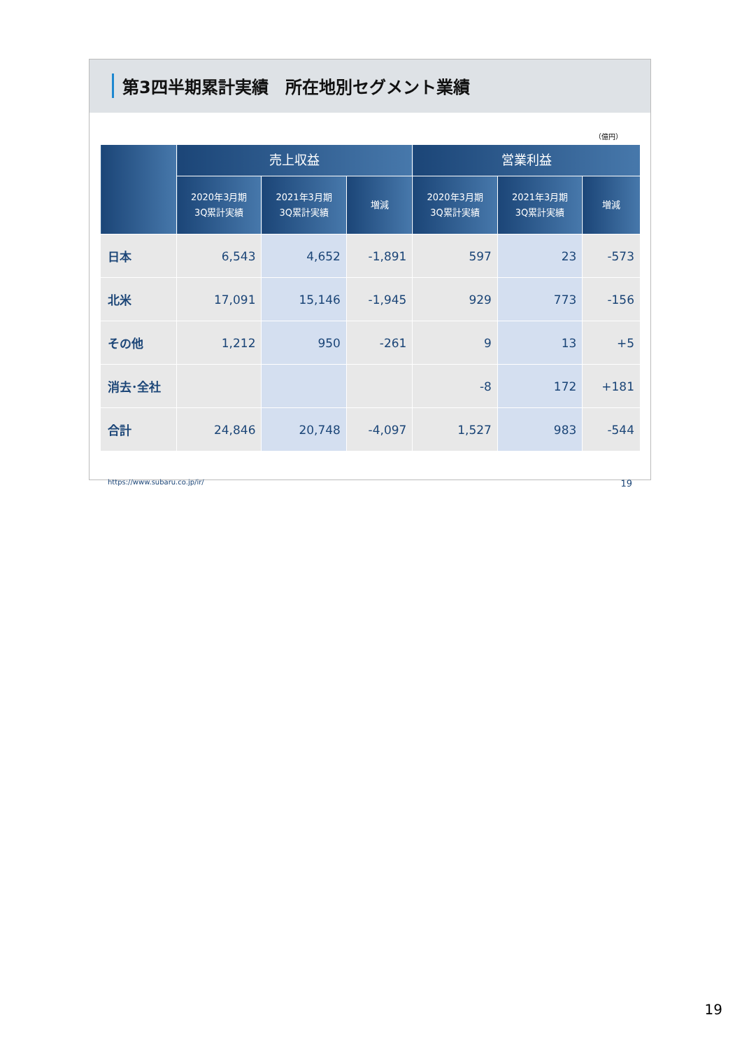第3四半期累計実績　所在地別セグメント業績
（億円）
| | 売上収益 | | | 営業利益 | | |
| --- | --- | --- | --- | --- | --- | --- |
| | 2020年3月期 3Q累計実績 | 2021年3月期 3Q累計実績 | 増減 | 2020年3月期 3Q累計実績 | 2021年3月期 3Q累計実績 | 増減 |
| 日本 | 6,543 | 4,652 | -1,891 | 597 | 23 | -573 |
| 北米 | 17,091 | 15,146 | -1,945 | 929 | 773 | -156 |
| その他 | 1,212 | 950 | -261 | 9 | 13 | +5 |
| 消去･全社 | | | | -8 | 172 | +181 |
| 合計 | 24,846 | 20,748 | -4,097 | 1,527 | 983 | -544 |
https://www.subaru.co.jp/ir/ 19
19